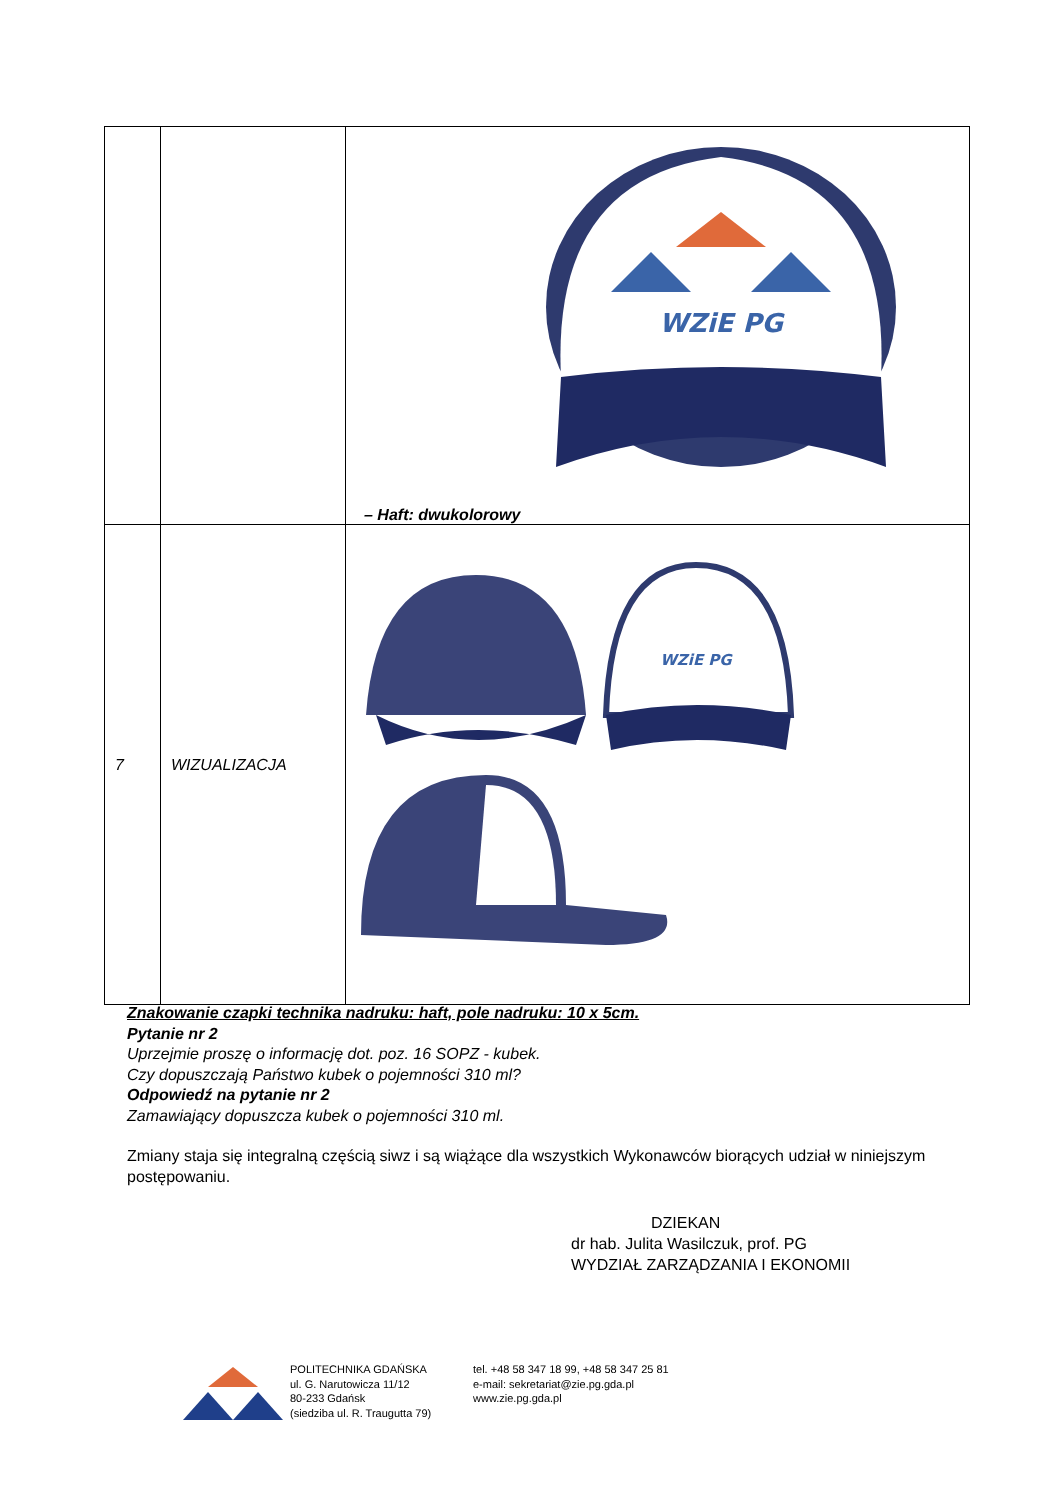| | | WZiE PG – Haft: dwukolorowy |
| 7 | WIZUALIZACJA | WZiE PG |
Znakowanie czapki technika nadruku: haft, pole nadruku: 10 x 5cm.
Pytanie nr 2
Uprzejmie proszę o informację dot. poz. 16 SOPZ - kubek.
Czy dopuszczają Państwo kubek o pojemności 310 ml?
Odpowiedź na pytanie nr 2
Zamawiający dopuszcza kubek o pojemności 310 ml.
Zmiany staja się integralną częścią siwz i są wiążące dla wszystkich Wykonawców biorących udział w niniejszym postępowaniu.
DZIEKAN
dr hab. Julita Wasilczuk, prof. PG
WYDZIAŁ ZARZĄDZANIA I EKONOMII
POLITECHNIKA GDAŃSKA
ul. G. Narutowicza 11/12
80-233 Gdańsk
(siedziba ul. R. Traugutta 79)
tel. +48 58 347 18 99, +48 58 347 25 81
e-mail: sekretariat@zie.pg.gda.pl
www.zie.pg.gda.pl